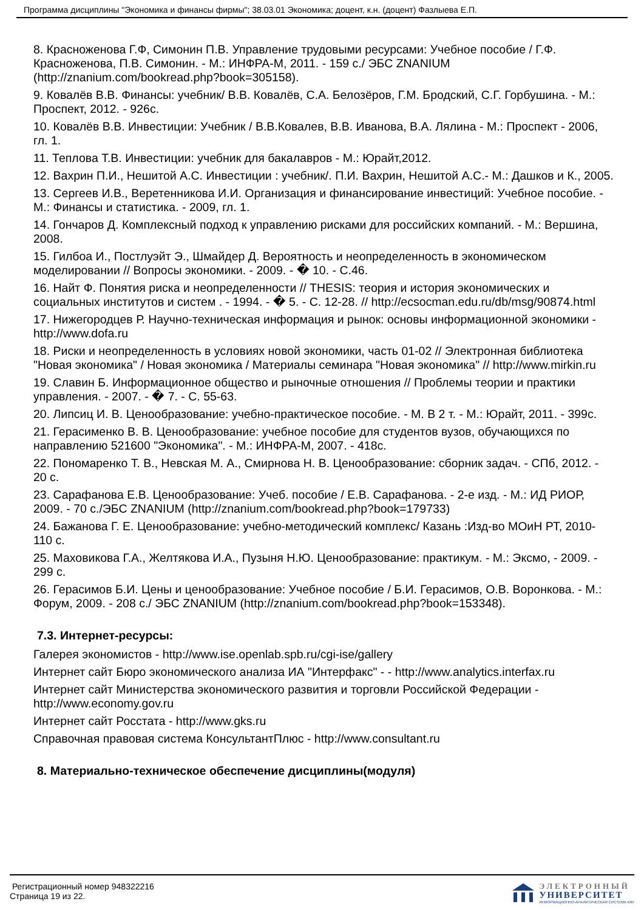Программа дисциплины "Экономика и финансы фирмы"; 38.03.01 Экономика; доцент, к.н. (доцент) Фазлыева Е.П.
8. Красноженова Г.Ф, Симонин П.В. Управление трудовыми ресурсами: Учебное пособие / Г.Ф. Красноженова, П.В. Симонин. - М.: ИНФРА-М, 2011. - 159 с./ ЭБС ZNANIUM (http://znanium.com/bookread.php?book=305158).
9. Ковалёв В.В. Финансы: учебник/ В.В. Ковалёв, С.А. Белозёров, Г.М. Бродский, С.Г. Горбушина. - М.: Проспект, 2012. - 926с.
10. Ковалёв В.В. Инвестиции: Учебник / В.В.Ковалев, В.В. Иванова, В.А. Лялина - М.: Проспект - 2006, гл. 1.
11. Теплова Т.В. Инвестиции: учебник для бакалавров - М.: Юрайт,2012.
12. Вахрин П.И., Нешитой А.С. Инвестиции : учебник/. П.И. Вахрин, Нешитой А.С.- М.: Дашков и К., 2005.
13. Сергеев И.В., Веретенникова И.И. Организация и финансирование инвестиций: Учебное пособие. - М.: Финансы и статистика. - 2009, гл. 1.
14. Гончаров Д. Комплексный подход к управлению рисками для российских компаний. - М.: Вершина, 2008.
15. Гилбоа И., Постлуэйт Э., Шмайдер Д. Вероятность и неопределенность в экономическом моделировании // Вопросы экономики. - 2009. - � 10. - С.46.
16. Найт Ф. Понятия риска и неопределенности // THESIS: теория и история экономических и социальных институтов и систем . - 1994. - � 5. - С. 12-28. // http://ecsocman.edu.ru/db/msg/90874.html
17. Нижегородцев Р. Научно-техническая информация и рынок: основы информационной экономики - http://www.dofa.ru
18. Риски и неопределенность в условиях новой экономики, часть 01-02 // Электронная библиотека "Новая экономика" / Новая экономика / Материалы семинара "Новая экономика" // http://www.mirkin.ru
19. Славин Б. Информационное общество и рыночные отношения // Проблемы теории и практики управления. - 2007. - � 7. - С. 55-63.
20. Липсиц И. В. Ценообразование: учебно-практическое пособие. - М. В 2 т. - М.: Юрайт, 2011. - 399с.
21. Герасименко В. В. Ценообразование: учебное пособие для студентов вузов, обучающихся по направлению 521600 "Экономика". - М.: ИНФРА-М, 2007. - 418с.
22. Пономаренко Т. В., Невская М. А., Смирнова Н. В. Ценообразование: сборник задач. - СПб, 2012. - 20 с.
23. Сарафанова Е.В. Ценообразование: Учеб. пособие / Е.В. Сарафанова. - 2-е изд. - М.: ИД РИОР, 2009. - 70 с./ЭБС ZNANIUM (http://znanium.com/bookread.php?book=179733)
24. Бажанова Г. Е. Ценообразование: учебно-методический комплекс/ Казань :Изд-во МОиН РТ, 2010- 110 с.
25. Маховикова Г.А., Желтякова И.А., Пузыня Н.Ю. Ценообразование: практикум. - М.: Эксмо, - 2009. - 299 с.
26. Герасимов Б.И. Цены и ценообразование: Учебное пособие / Б.И. Герасимов, О.В. Воронкова. - М.: Форум, 2009. - 208 с./ ЭБС ZNANIUM (http://znanium.com/bookread.php?book=153348).
7.3. Интернет-ресурсы:
Галерея экономистов - http://www.ise.openlab.spb.ru/cgi-ise/gallery
Интернет сайт Бюро экономического анализа ИА "Интерфакс" - - http://www.analytics.interfax.ru
Интернет сайт Министерства экономического развития и торговли Российской Федерации - http://www.economy.gov.ru
Интернет сайт Росстата - http://www.gks.ru
Справочная правовая система КонсультантПлюс - http://www.consultant.ru
8. Материально-техническое обеспечение дисциплины(модуля)
Регистрационный номер 948322216
Страница 19 из 22.
ЭЛЕКТРОННЫЙ
УНИВЕРСИТЕТ
ИНФОРМАЦИОННО-АНАЛИТИЧЕСКАЯ СИСТЕМА КФУ